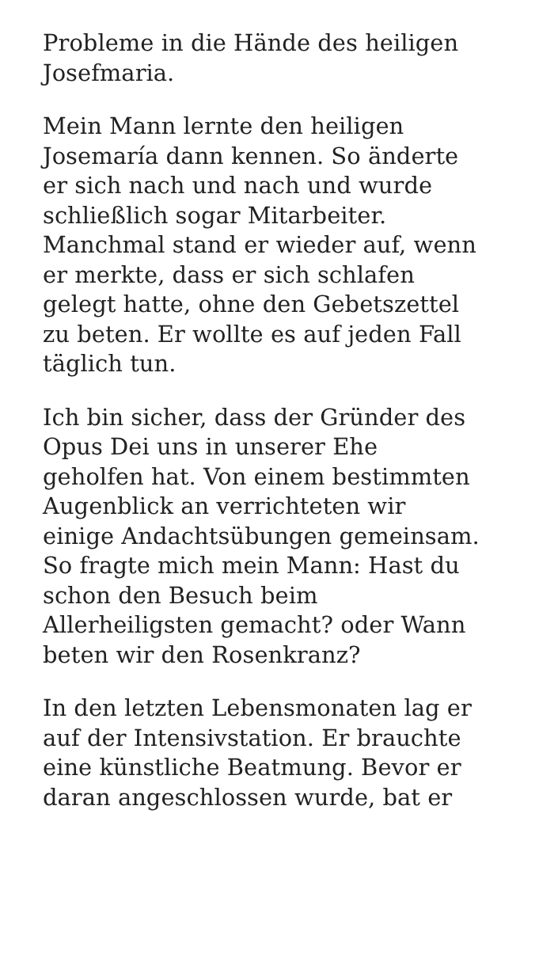Probleme in die Hände des heiligen
Josefmaria.
Mein Mann lernte den heiligen
Josemaría dann kennen. So änderte
er sich nach und nach und wurde
schließlich sogar Mitarbeiter.
Manchmal stand er wieder auf, wenn
er merkte, dass er sich schlafen
gelegt hatte, ohne den Gebetszettel
zu beten. Er wollte es auf jeden Fall
täglich tun.
Ich bin sicher, dass der Gründer des
Opus Dei uns in unserer Ehe
geholfen hat. Von einem bestimmten
Augenblick an verrichteten wir
einige Andachtsübungen gemeinsam.
So fragte mich mein Mann: Hast du
schon den Besuch beim
Allerheiligsten gemacht? oder Wann
beten wir den Rosenkranz?
In den letzten Lebensmonaten lag er
auf der Intensivstation. Er brauchte
eine künstliche Beatmung. Bevor er
daran angeschlossen wurde, bat er